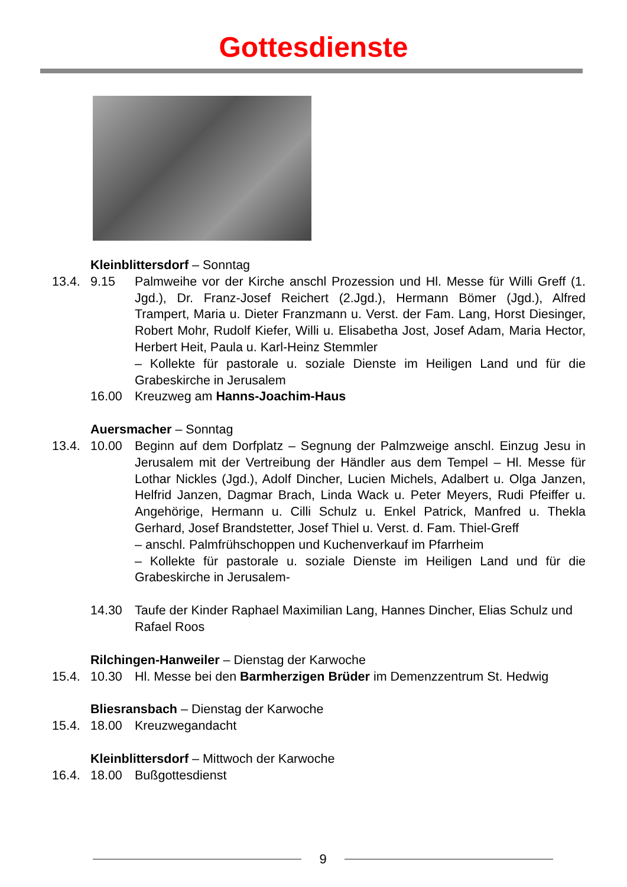Gottesdienste
Kleinblittersdorf – Sonntag
13.4. 9.15 Palmweihe vor der Kirche anschl Prozession und Hl. Messe für Willi Greff (1. Jgd.), Dr. Franz-Josef Reichert (2.Jgd.), Hermann Bömer (Jgd.), Alfred Trampert, Maria u. Dieter Franzmann u. Verst. der Fam. Lang, Horst Diesinger, Robert Mohr, Rudolf Kiefer, Willi u. Elisabetha Jost, Josef Adam, Maria Hector, Herbert Heit, Paula u. Karl-Heinz Stemmler
– Kollekte für pastorale u. soziale Dienste im Heiligen Land und für die Grabeskirche in Jerusalem
16.00 Kreuzweg am Hanns-Joachim-Haus
Auersmacher – Sonntag
13.4. 10.00 Beginn auf dem Dorfplatz – Segnung der Palmzweige anschl. Einzug Jesu in Jerusalem mit der Vertreibung der Händler aus dem Tempel – Hl. Messe für Lothar Nickles (Jgd.), Adolf Dincher, Lucien Michels, Adalbert u. Olga Janzen, Helfrid Janzen, Dagmar Brach, Linda Wack u. Peter Meyers, Rudi Pfeiffer u. Angehörige, Hermann u. Cilli Schulz u. Enkel Patrick, Manfred u. Thekla Gerhard, Josef Brandstetter, Josef Thiel u. Verst. d. Fam. Thiel-Greff
– anschl. Palmfrühschoppen und Kuchenverkauf im Pfarrheim
– Kollekte für pastorale u. soziale Dienste im Heiligen Land und für die Grabeskirche in Jerusalem-
14.30 Taufe der Kinder Raphael Maximilian Lang, Hannes Dincher, Elias Schulz und Rafael Roos
Rilchingen-Hanweiler – Dienstag der Karwoche
15.4. 10.30 Hl. Messe bei den Barmherzigen Brüder im Demenzzentrum St. Hedwig
Bliesransbach – Dienstag der Karwoche
15.4. 18.00 Kreuzwegandacht
Kleinblittersdorf – Mittwoch der Karwoche
16.4. 18.00 Bußgottesdienst
9